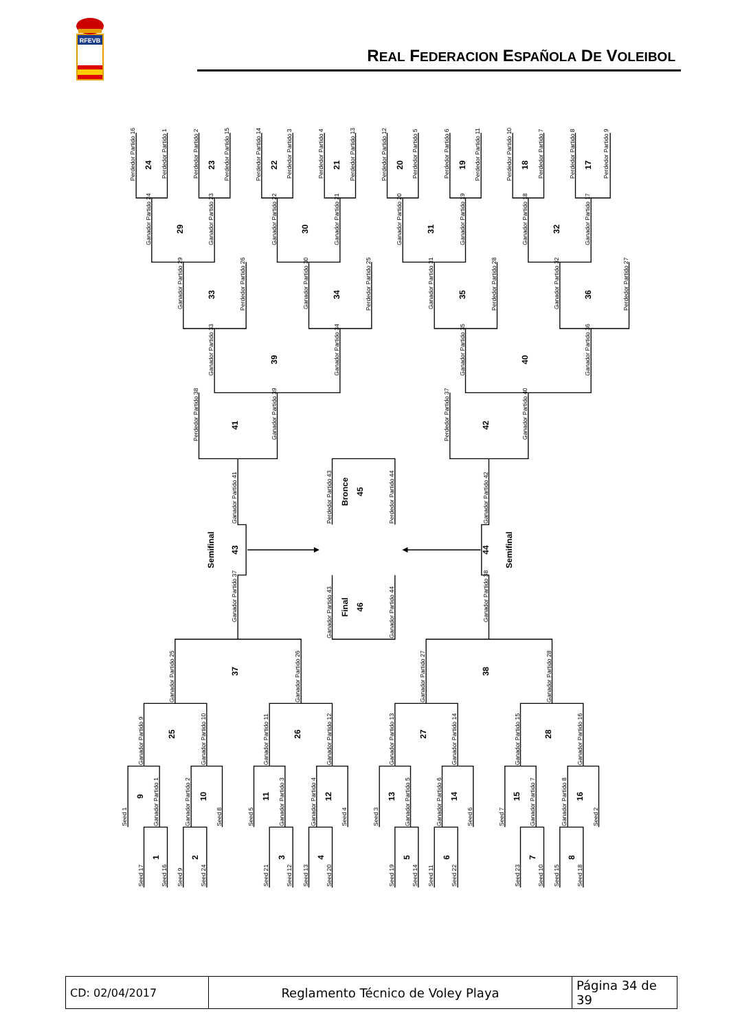RFEVB
REAL FEDERACION ESPAÑOLA DE VOLEIBOL
Perdedor Partido 16
Perdedor Partido 1
Perdedor Partido 2
Perdedor Partido 15
Perdedor Partido 14
Perdedor Partido 3
Perdedor Partido 4
Perdedor Partido 13
Perdedor Partido 12
Perdedor Partido 5
Perdedor Partido 6
Perdedor Partido 11
Perdedor Partido 10
Perdedor Partido 7
Perdedor Partido 8
Perdedor Partido 9
Ganador Partido 24
Ganador Partido 23
Ganador Partido 22
Ganador Partido 21
Ganador Partido 20
Ganador Partido 19
Ganador Partido 18
Ganador Partido 17
Ganador Partido 29
Perdedor Partido 26
Ganador Partido 30
Perdedor Partido 25
Ganador Partido 31
Perdedor Partido 28
Ganador Partido 32
Perdedor Partido 27
Ganador Partido 33
Ganador Partido 34
Ganador Partido 35
Ganador Partido 36
Perdedor Partido 38
Ganador Partido 39
Perdedor Partido 37
Ganador Partido 40
Ganador Partido 41
Perdedor Partido 43
Perdedor Partido 44
Ganador Partido 42
Ganador Partido 37
Ganador Partido 43
Ganador Partido 44
Ganador Partido 38
Ganador Partido 25
Ganador Partido 26
Ganador Partido 27
Ganador Partido 28
Ganador Partido 9
Ganador Partido 10
Ganador Partido 11
Ganador Partido 12
Ganador Partido 13
Ganador Partido 14
Ganador Partido 15
Ganador Partido 16
Seed 1
Ganador Partido 1
Ganador Partido 2
Seed 8
Seed 5
Ganador Partido 3
Ganador Partido 4
Seed 4
Seed 3
Ganador Partido 5
Ganador Partido 6
Seed 6
Seed 7
Ganador Partido 7
Ganador Partido 8
Seed 2
Seed 17
Seed 16
Seed 9
Seed 24
Seed 21
Seed 12
Seed 13
Seed 20
Seed 19
Seed 14
Seed 11
Seed 22
Seed 23
Seed 10
Seed 15
Seed 18
24
23
22
21
20
19
18
17
29
30
31
32
33
34
35
36
39
40
41
42
Bronce
45
Semifinal
43
44
Semifinal
Final
46
37
38
25
26
27
28
9
10
11
12
13
14
15
16
1
2
3
4
5
6
7
8
| CD: 02/04/2017 | Reglamento Técnico de Voley Playa | Página 34 de 39 |